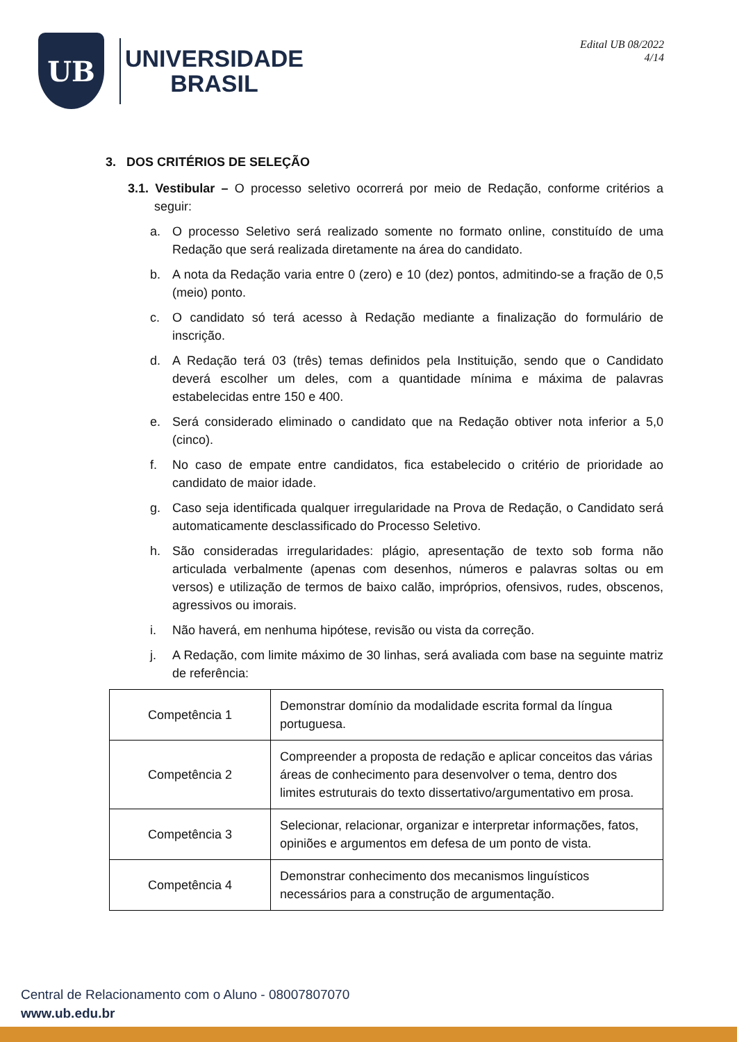UB
UNIVERSIDADE
BRASIL
Edital UB 08/2022
4/14
3. DOS CRITÉRIOS DE SELEÇÃO
3.1. Vestibular – O processo seletivo ocorrerá por meio de Redação, conforme critérios a seguir:
a. O processo Seletivo será realizado somente no formato online, constituído de uma Redação que será realizada diretamente na área do candidato.
b. A nota da Redação varia entre 0 (zero) e 10 (dez) pontos, admitindo-se a fração de 0,5 (meio) ponto.
c. O candidato só terá acesso à Redação mediante a finalização do formulário de inscrição.
d. A Redação terá 03 (três) temas definidos pela Instituição, sendo que o Candidato deverá escolher um deles, com a quantidade mínima e máxima de palavras estabelecidas entre 150 e 400.
e. Será considerado eliminado o candidato que na Redação obtiver nota inferior a 5,0 (cinco).
f. No caso de empate entre candidatos, fica estabelecido o critério de prioridade ao candidato de maior idade.
g. Caso seja identificada qualquer irregularidade na Prova de Redação, o Candidato será automaticamente desclassificado do Processo Seletivo.
h. São consideradas irregularidades: plágio, apresentação de texto sob forma não articulada verbalmente (apenas com desenhos, números e palavras soltas ou em versos) e utilização de termos de baixo calão, impróprios, ofensivos, rudes, obscenos, agressivos ou imorais.
i. Não haverá, em nenhuma hipótese, revisão ou vista da correção.
j. A Redação, com limite máximo de 30 linhas, será avaliada com base na seguinte matriz de referência:
| Competência 1 | Demonstrar domínio da modalidade escrita formal da língua portuguesa. |
| Competência 2 | Compreender a proposta de redação e aplicar conceitos das várias áreas de conhecimento para desenvolver o tema, dentro dos limites estruturais do texto dissertativo/argumentativo em prosa. |
| Competência 3 | Selecionar, relacionar, organizar e interpretar informações, fatos, opiniões e argumentos em defesa de um ponto de vista. |
| Competência 4 | Demonstrar conhecimento dos mecanismos linguísticos necessários para a construção de argumentação. |
Central de Relacionamento com o Aluno - 08007807070
www.ub.edu.br